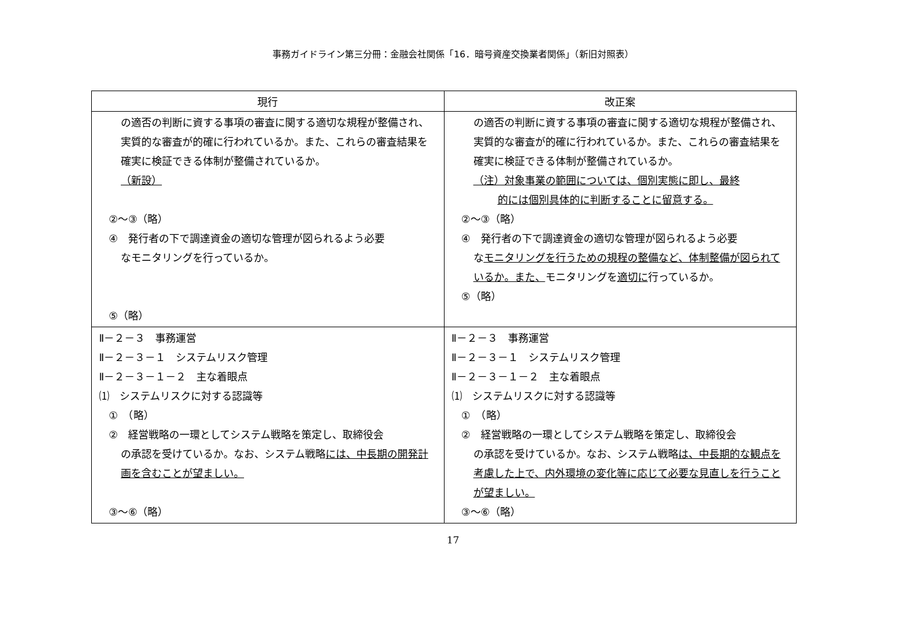事務ガイドライン第三分冊：金融会社関係「16．暗号資産交換業者関係」（新旧対照表）
| 現行 | 改正案 |
| --- | --- |
| の適否の判断に資する事項の審査に関する適切な規程が整備され、実質的な審査が的確に行われているか。また、これらの審査結果を確実に検証できる体制が整備されているか。 （新設） ②～③（略） ④ 発行者の下で調達資金の適切な管理が図られるよう必要 なモニタリングを行っているか。 ⑤（略） | の適否の判断に資する事項の審査に関する適切な規程が整備され、実質的な審査が的確に行われているか。また、これらの審査結果を確実に検証できる体制が整備されているか。 （注）対象事業の範囲については、個別実態に即し、最終 的には個別具体的に判断することに留意する。 ②～③（略） ④ 発行者の下で調達資金の適切な管理が図られるよう必要 な モニタリングを行うための規程の整備など、体制整備が図られているか。また、 モニタリングを 適切に 行っているか。 ⑤（略） |
| Ⅱ－２－３ 事務運営 Ⅱ－２－３－１ システムリスク管理 Ⅱ－２－３－１－２ 主な着眼点 ⑴ システムリスクに対する認識等 ① （略） ② 経営戦略の一環としてシステム戦略を策定し、取締役会 の承認を受けているか。なお、システム戦略 には、中長期の開発計画を含むことが望ましい。 ③～⑥（略） | Ⅱ－２－３ 事務運営 Ⅱ－２－３－１ システムリスク管理 Ⅱ－２－３－１－２ 主な着眼点 ⑴ システムリスクに対する認識等 ① （略） ② 経営戦略の一環としてシステム戦略を策定し、取締役会 の承認を受けているか。なお、システム戦略 は、中長期的な観点を考慮した上で、内外環境の変化等に応じて必要な見直しを行うことが望ましい。 ③～⑥（略） |
17